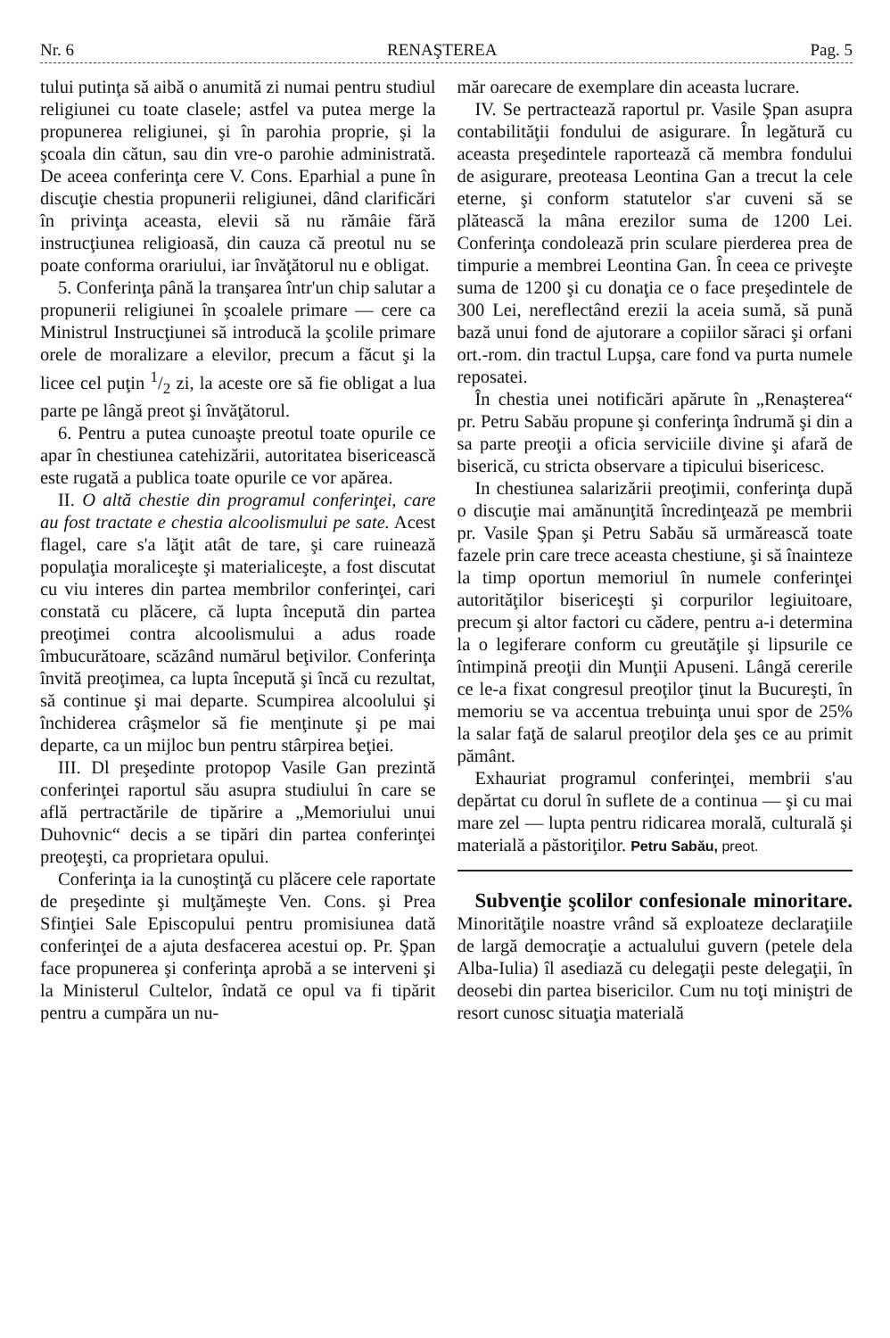Nr. 6 RENAŞTEREA Pag. 5
tului putinţa să aibă o anumită zi numai pentru studiul religiunei cu toate clasele; astfel va putea merge la propunerea religiunei, şi în parohia proprie, şi la şcoala din cătun, sau din vre-o parohie administrată. De aceea conferinţa cere V. Cons. Eparhial a pune în discuţie chestia propunerii religiunei, dând clarificări în privinţa aceasta, elevii să nu rămâie fără instrucţiunea religioasă, din cauza că preotul nu se poate conforma orariului, iar învăţătorul nu e obligat.
5. Conferinţa până la tranşarea într'un chip salutar a propunerii religiunei în şcoalele primare — cere ca Ministrul Instrucţiunei să introducă la şcolile primare orele de moralizare a elevilor, precum a făcut şi la licee cel puţin 1/2 zi, la aceste ore să fie obligat a lua parte pe lângă preot şi învăţătorul.
6. Pentru a putea cunoaşte preotul toate opurile ce apar în chestiunea catehizării, autoritatea bisericească este rugată a publica toate opurile ce vor apărea.
II. O altă chestie din programul conferinţei, care au fost tractate e chestia alcoolismului pe sate. Acest flagel, care s'a lăţit atât de tare, şi care ruinează populaţia moraliceşte şi materialiceşte, a fost discutat cu viu interes din partea membrilor conferinţei, cari constată cu plăcere, că lupta începută din partea preoţimei contra alcoolismului a adus roade îmbucurătoare, scăzând numărul beţivilor. Conferinţa învită preoţimea, ca lupta începută şi încă cu rezultat, să continue şi mai departe. Scumpirea alcoolului şi închiderea crâşmelor să fie menţinute şi pe mai departe, ca un mijloc bun pentru stârpirea beţiei.
III. Dl preşedinte protopop Vasile Gan prezintă conferinţei raportul său asupra studiului în care se află pertractările de tipărire a „Memoriului unui Duhovnic“ decis a se tipări din partea conferinţei preoţeşti, ca proprietara opului.
Conferinţa ia la cunoştinţă cu plăcere cele raportate de preşedinte şi mulţămeşte Ven. Cons. şi Prea Sfinţiei Sale Episcopului pentru promisiunea dată conferinţei de a ajuta desfacerea acestui op. Pr. Şpan face propunerea şi conferinţa aprobă a se interveni şi la Ministerul Cultelor, îndată ce opul va fi tipărit pentru a cumpăra un nu-
măr oarecare de exemplare din aceasta lucrare.
IV. Se pertractează raportul pr. Vasile Şpan asupra contabilităţii fondului de asigurare. În legătură cu aceasta preşedintele raportează că membra fondului de asigurare, preoteasa Leontina Gan a trecut la cele eterne, şi conform statutelor s'ar cuveni să se plătească la mâna erezilor suma de 1200 Lei. Conferinţa condolează prin sculare pierderea prea de timpurie a membrei Leontina Gan. În ceea ce priveşte suma de 1200 şi cu donaţia ce o face preşedintele de 300 Lei, nereflectând erezii la aceia sumă, să pună bază unui fond de ajutorare a copiilor săraci şi orfani ort.-rom. din tractul Lupşa, care fond va purta numele reposatei.
În chestia unei notificări apărute în „Renaşterea“ pr. Petru Sabău propune şi conferinţa îndrumă şi din a sa parte preoţii a oficia serviciile divine şi afară de biserică, cu stricta observare a tipicului bisericesc.
In chestiunea salarizării preoţimii, conferinţa după o discuţie mai amănunţită încredinţează pe membrii pr. Vasile Şpan şi Petru Sabău să urmărească toate fazele prin care trece aceasta chestiune, şi să înainteze la timp oportun memoriul în numele conferinţei autorităţilor bisericeşti şi corpurilor legiuitoare, precum şi altor factori cu cădere, pentru a-i determina la o legiferare conform cu greutăţile şi lipsurile ce întimpină preoţii din Munţii Apuseni. Lângă cererile ce le-a fixat congresul preoţilor ţinut la Bucureşti, în memoriu se va accentua trebuinţa unui spor de 25% la salar faţă de salarul preoţilor dela şes ce au primit pământ.
Exhauriat programul conferinţei, membrii s'au depărtat cu dorul în suflete de a continua — şi cu mai mare zel — lupta pentru ridicarea morală, culturală şi materială a păstoriţilor. Petru Sabău, preot.
Subvenţie şcolilor confesionale minoritare. Minorităţile noastre vrând să exploateze declaraţiile de largă democraţie a actualului guvern (petele dela Alba-Iulia) îl asediază cu delegaţii peste delegaţii, în deosebi din partea bisericilor. Cum nu toţi miniştri de resort cunosc situaţia materială